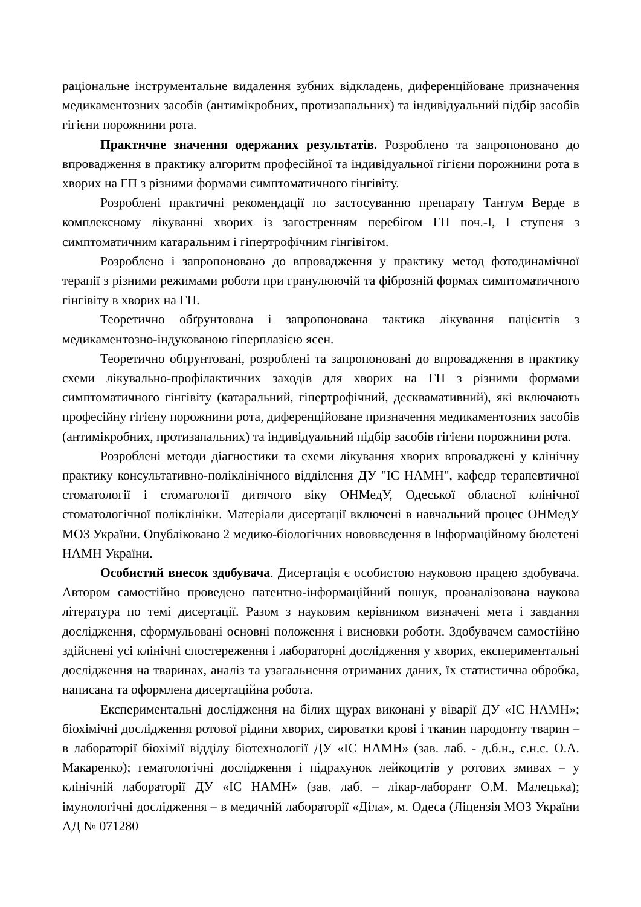раціональне інструментальне видалення зубних відкладень, диференційоване призначення медикаментозних засобів (антимікробних, протизапальних) та індивідуальний підбір засобів гігієни порожнини рота.
Практичне значення одержаних результатів. Розроблено та запропоновано до впровадження в практику алгоритм професійної та індивідуальної гігієни порожнини рота в хворих на ГП з різними формами симптоматичного гінгівіту.
Розроблені практичні рекомендації по застосуванню препарату Тантум Верде в комплексному лікуванні хворих із загостренням перебігом ГП поч.-І, І ступеня з симптоматичним катаральним і гіпертрофічним гінгівітом.
Розроблено і запропоновано до впровадження у практику метод фотодинамічної терапії з різними режимами роботи при гранулюючій та фіброзній формах симптоматичного гінгівіту в хворих на ГП.
Теоретично обґрунтована і запропонована тактика лікування пацієнтів з медикаментозно-індукованою гіперплазією ясен.
Теоретично обґрунтовані, розроблені та запропоновані до впровадження в практику схеми лікувально-профілактичних заходів для хворих на ГП з різними формами симптоматичного гінгівіту (катаральний, гіпертрофічний, десквамативний), які включають професійну гігієну порожнини рота, диференційоване призначення медикаментозних засобів (антимікробних, протизапальних) та індивідуальний підбір засобів гігієни порожнини рота.
Розроблені методи діагностики та схеми лікування хворих впроваджені у клінічну практику консультативно-поліклінічного відділення ДУ "ІС НАМН", кафедр терапевтичної стоматології і стоматології дитячого віку ОНМедУ, Одеської обласної клінічної стоматологічної поліклініки. Матеріали дисертації включені в навчальний процес ОНМедУ МОЗ України. Опубліковано 2 медико-біологічних нововведення в Інформаційному бюлетені НАМН України.
Особистий внесок здобувача. Дисертація є особистою науковою працею здобувача. Автором самостійно проведено патентно-інформаційний пошук, проаналізована наукова література по темі дисертації. Разом з науковим керівником визначені мета і завдання дослідження, сформульовані основні положення і висновки роботи. Здобувачем самостійно здійснені усі клінічні спостереження і лабораторні дослідження у хворих, експериментальні дослідження на тваринах, аналіз та узагальнення отриманих даних, їх статистична обробка, написана та оформлена дисертаційна робота.
Експериментальні дослідження на білих щурах виконані у віварії ДУ «ІС НАМН»; біохімічні дослідження ротової рідини хворих, сироватки крові і тканин пародонту тварин – в лабораторії біохімії відділу біотехнології ДУ «ІС НАМН» (зав. лаб. - д.б.н., с.н.с. О.А. Макаренко); гематологічні дослідження і підрахунок лейкоцитів у ротових змивах – у клінічній лабораторії ДУ «ІС НАМН» (зав. лаб. – лікар-лаборант О.М. Малецька); імунологічні дослідження – в медичній лабораторії «Діла», м. Одеса (Ліцензія МОЗ України АД № 071280